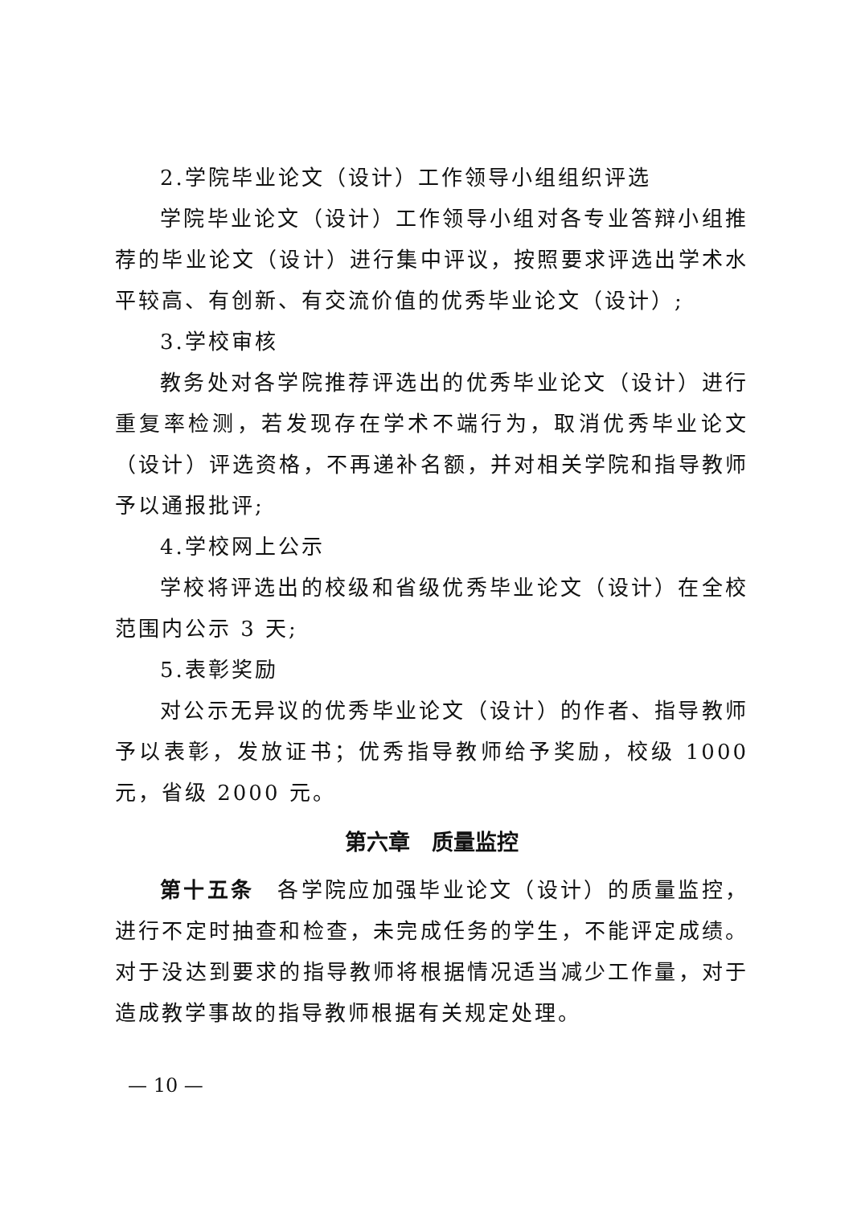2.学院毕业论文（设计）工作领导小组组织评选
学院毕业论文（设计）工作领导小组对各专业答辩小组推荐的毕业论文（设计）进行集中评议，按照要求评选出学术水平较高、有创新、有交流价值的优秀毕业论文（设计）;
3.学校审核
教务处对各学院推荐评选出的优秀毕业论文（设计）进行重复率检测，若发现存在学术不端行为，取消优秀毕业论文（设计）评选资格，不再递补名额，并对相关学院和指导教师予以通报批评;
4.学校网上公示
学校将评选出的校级和省级优秀毕业论文（设计）在全校范围内公示 3 天;
5.表彰奖励
对公示无异议的优秀毕业论文（设计）的作者、指导教师予以表彰，发放证书；优秀指导教师给予奖励，校级 1000 元，省级 2000 元。
第六章　质量监控
第十五条　各学院应加强毕业论文（设计）的质量监控，进行不定时抽查和检查，未完成任务的学生，不能评定成绩。对于没达到要求的指导教师将根据情况适当减少工作量，对于造成教学事故的指导教师根据有关规定处理。
— 10 —